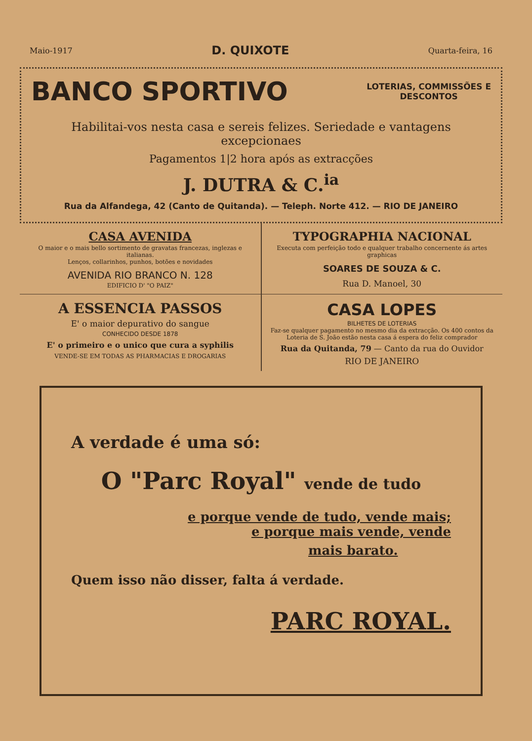Maio-1917 D. QUIXOTE Quarta-feira, 16
BANCO SPORTIVO LOTERIAS, COMMISSÕES E
DESCONTOS
Habilitai-vos nesta casa e sereis felizes. Seriedade e vantagens excepcionaes
Pagamentos 1|2 hora após as extracções
J. DUTRA & C.<sup>ia</sup>
Rua da Alfandega, 42 (Canto de Quitanda). — Teleph. Norte 412. — RIO DE JANEIRO
CASA AVENIDA
O maior e o mais bello sortimento de gravatas francezas, inglezas e italianas.
Lenços, collarinhos, punhos, botões e novidades
AVENIDA RIO BRANCO N. 128
EDIFICIO D' "O PAIZ"
TYPOGRAPHIA NACIONAL
Executa com perfeição todo e qualquer trabalho concernente ás artes graphicas
SOARES DE SOUZA & C.
Rua D. Manoel, 30
A ESSENCIA PASSOS
E' o maior depurativo do sangue
CONHECIDO DESDE 1878
E' o primeiro e o unico que cura a syphilis
VENDE-SE EM TODAS AS PHARMACIAS E DROGARIAS
CASA LOPES
BILHETES DE LOTERIAS
Faz-se qualquer pagamento no mesmo dia da extracção. Os 400 contos da Loteria de S. João estão nesta casa á espera do feliz comprador
Rua da Quitanda, 79 — Canto da rua do Ouvidor
RIO DE JANEIRO
A verdade é uma só:
O "Parc Royal" vende de tudo
e porque vende de tudo, vende mais;
e porque mais vende, vende
mais barato.
Quem isso não disser, falta á verdade.
PARC ROYAL.